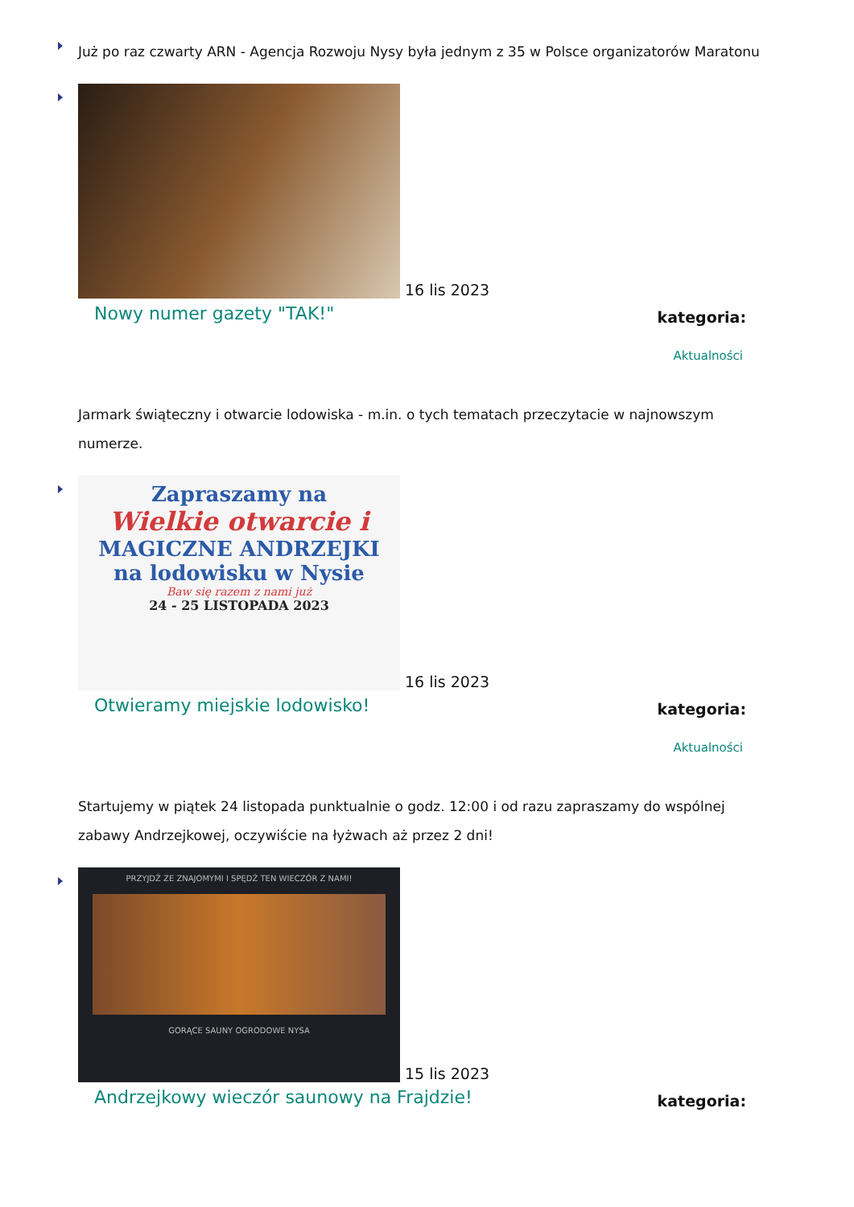Już po raz czwarty ARN - Agencja Rozwoju Nysy była jednym z 35 w Polsce organizatorów Maratonu
16 lis 2023
Nowy numer gazety "TAK!" kategoria:
Aktualności
Jarmark świąteczny i otwarcie lodowiska - m.in. o tych tematach przeczytacie w najnowszym numerze.
Zapraszamy na
Wielkie otwarcie i
MAGICZNE ANDRZEJKI
na lodowisku w Nysie
Baw się razem z nami już
24 - 25 LISTOPADA 2023
16 lis 2023
Otwieramy miejskie lodowisko! kategoria:
Aktualności
Startujemy w piątek 24 listopada punktualnie o godz. 12:00 i od razu zapraszamy do wspólnej zabawy Andrzejkowej, oczywiście na łyżwach aż przez 2 dni!
PRZYJDŹ ZE ZNAJOMYMI I SPĘDŹ TEN WIECZÓR Z NAMI!
GORĄCE SAUNY OGRODOWE NYSA
15 lis 2023
Andrzejkowy wieczór saunowy na Frajdzie! kategoria: